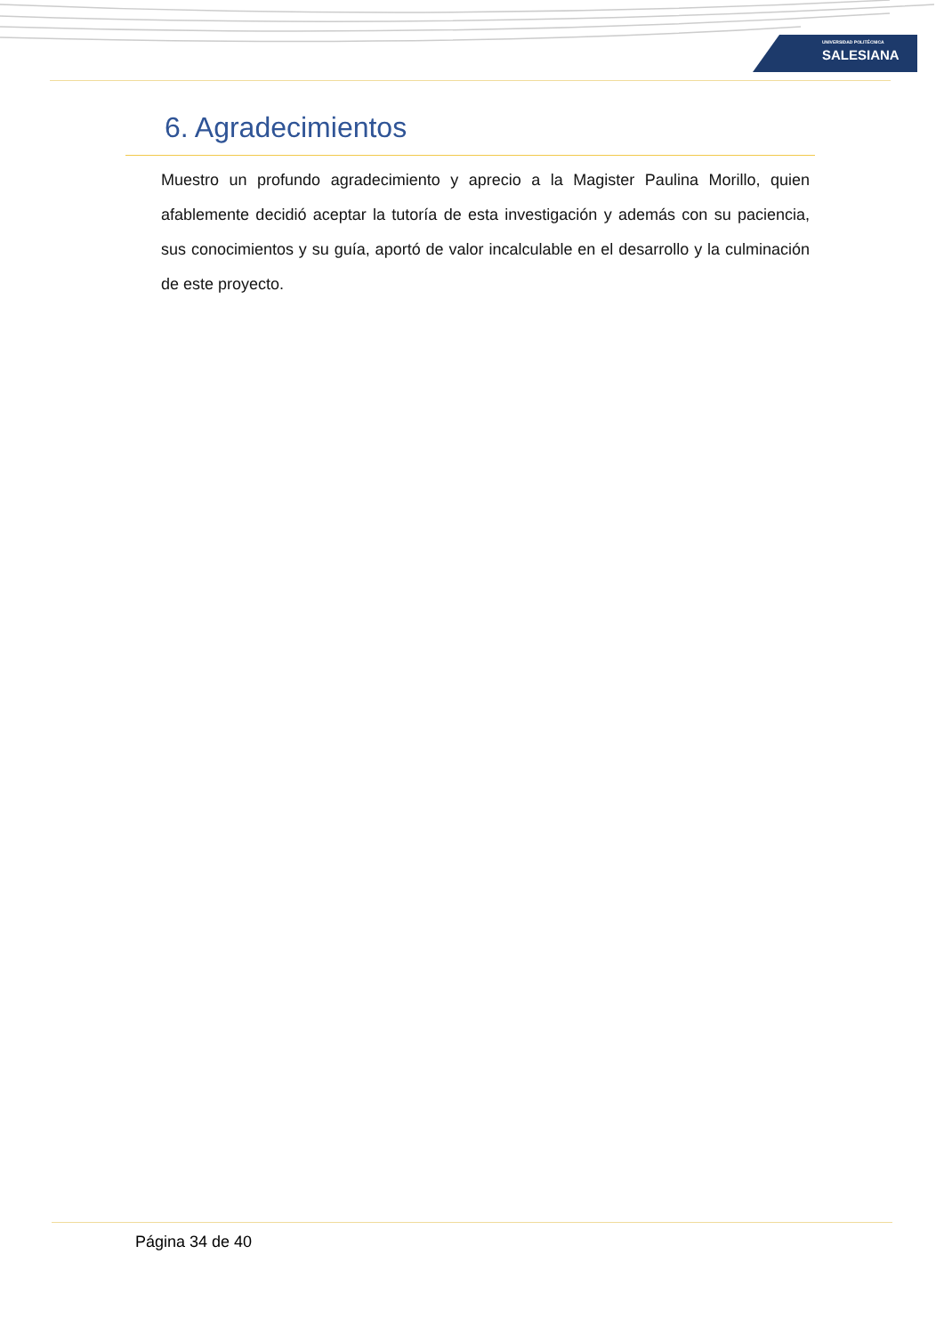UNIVERSIDAD POLITÉCNICA
SALESIANA
6. Agradecimientos
Muestro un profundo agradecimiento y aprecio a la Magister Paulina Morillo, quien afablemente decidió aceptar la tutoría de esta investigación y además con su paciencia, sus conocimientos y su guía, aportó de valor incalculable en el desarrollo y la culminación de este proyecto.
Página 34 de 40